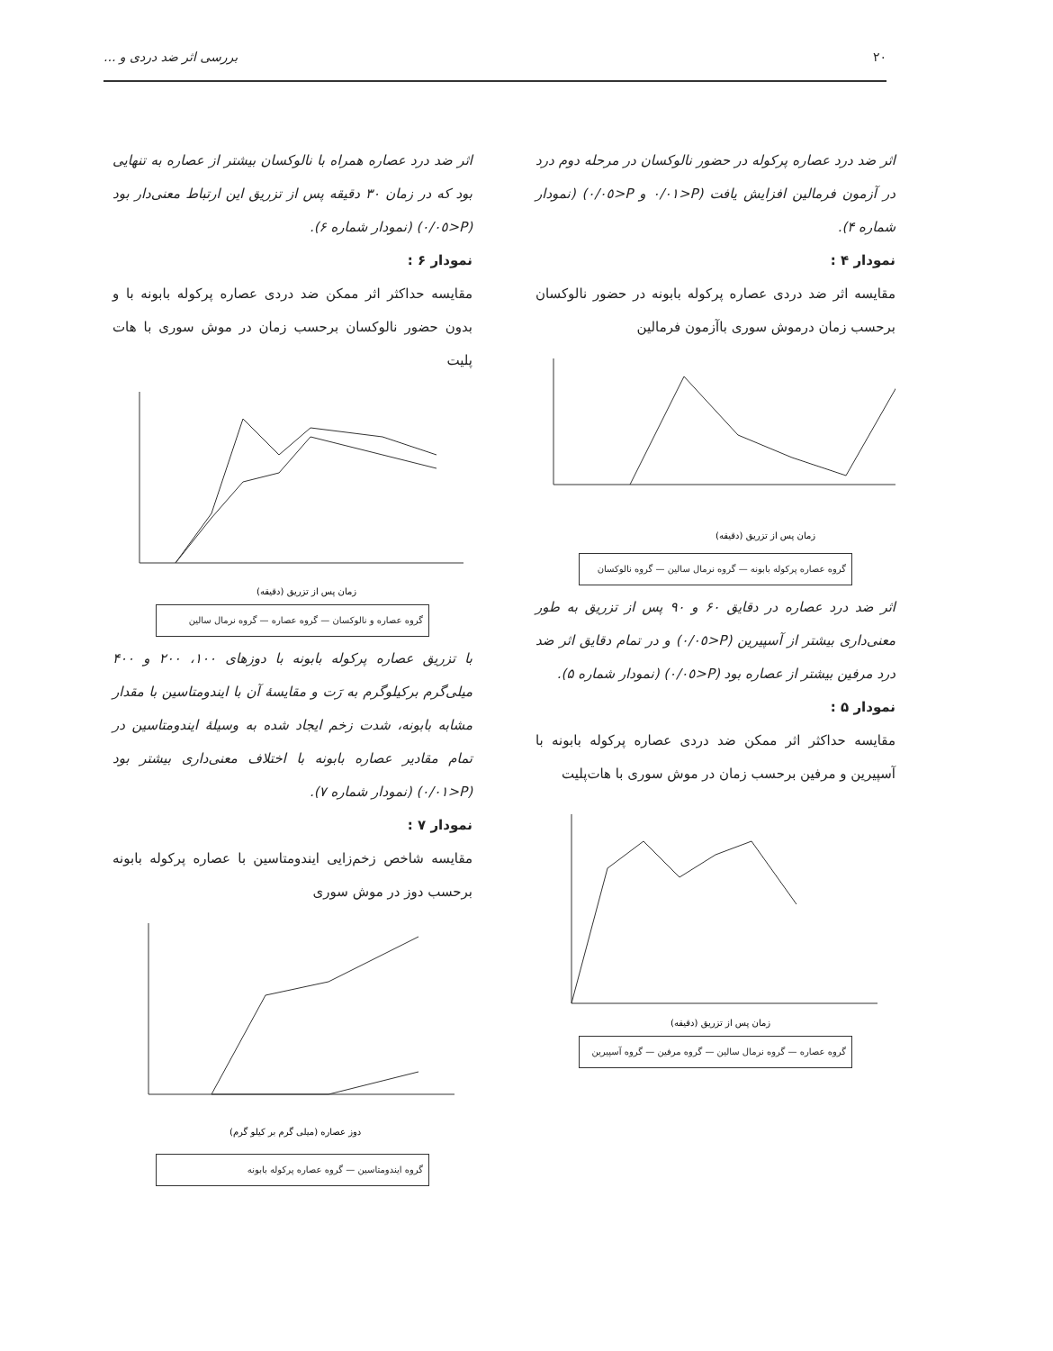٢٠ بررسی اثر ضد دردی و ...
اثر ضد درد عصاره پرکوله در حضور نالوکسان در مرحله دوم درد در آزمون فرمالین افزایش یافت (P<٠/٠١ و P<٠/٠٥) (نمودار شماره ۴).
نمودار ۴ :
مقایسه اثر ضد دردی عصاره پرکوله بابونه در حضور نالوکسان برحسب زمان درموش سوری باآزمون فرمالین
زمان پس از تزریق (دقیقه)
گروه عصاره پرکوله بابونه — گروه نرمال سالین — گروه نالوکسان
اثر ضد درد عصاره در دقایق ۶۰ و ۹۰ پس از تزریق به طور معنی‌داری بیشتر از آسپیرین (P<٠/٠٥) و در تمام دقایق اثر ضد درد مرفین بیشتر از عصاره بود (P<٠/٠٥) (نمودار شماره ۵).
نمودار ۵ :
مقایسه حداکثر اثر ممکن ضد دردی عصاره پرکوله بابونه با آسپیرین و مرفین برحسب زمان در موش سوری با هات‌پلیت
زمان پس از تزریق (دقیقه)
گروه عصاره — گروه نرمال سالین — گروه مرفین — گروه آسپیرین
اثر ضد درد عصاره همراه با نالوکسان بیشتر از عصاره به تنهایی بود که در زمان ۳۰ دقیقه پس از تزریق این ارتباط معنی‌دار بود (P<٠/٠٥) (نمودار شماره ۶).
نمودار ۶ :
مقایسه حداکثر اثر ممکن ضد دردی عصاره پرکوله بابونه با و بدون حضور نالوکسان برحسب زمان در موش سوری با هات پلیت
زمان پس از تزریق (دقیقه)
گروه عصاره و نالوکسان — گروه عصاره — گروه نرمال سالین
با تزریق عصاره پرکوله بابونه با دوزهای ١٠٠، ٢٠٠ و ۴٠٠ میلی‌گرم برکیلوگرم به رَت و مقایسهٔ آن با ایندومتاسین با مقدار مشابه بابونه، شدت زخم ایجاد شده به وسیلهٔ ایندومتاسین در تمام مقادیر عصاره بابونه با اختلاف معنی‌داری بیشتر بود (P<٠/٠١) (نمودار شماره ۷).
نمودار ۷ :
مقایسه شاخص زخم‌زایی ایندومتاسین با عصاره پرکوله بابونه برحسب دوز در موش سوری
دوز عصاره (میلی گرم بر کیلو گرم)
گروه ایندومتاسین — گروه عصاره پرکوله بابونه